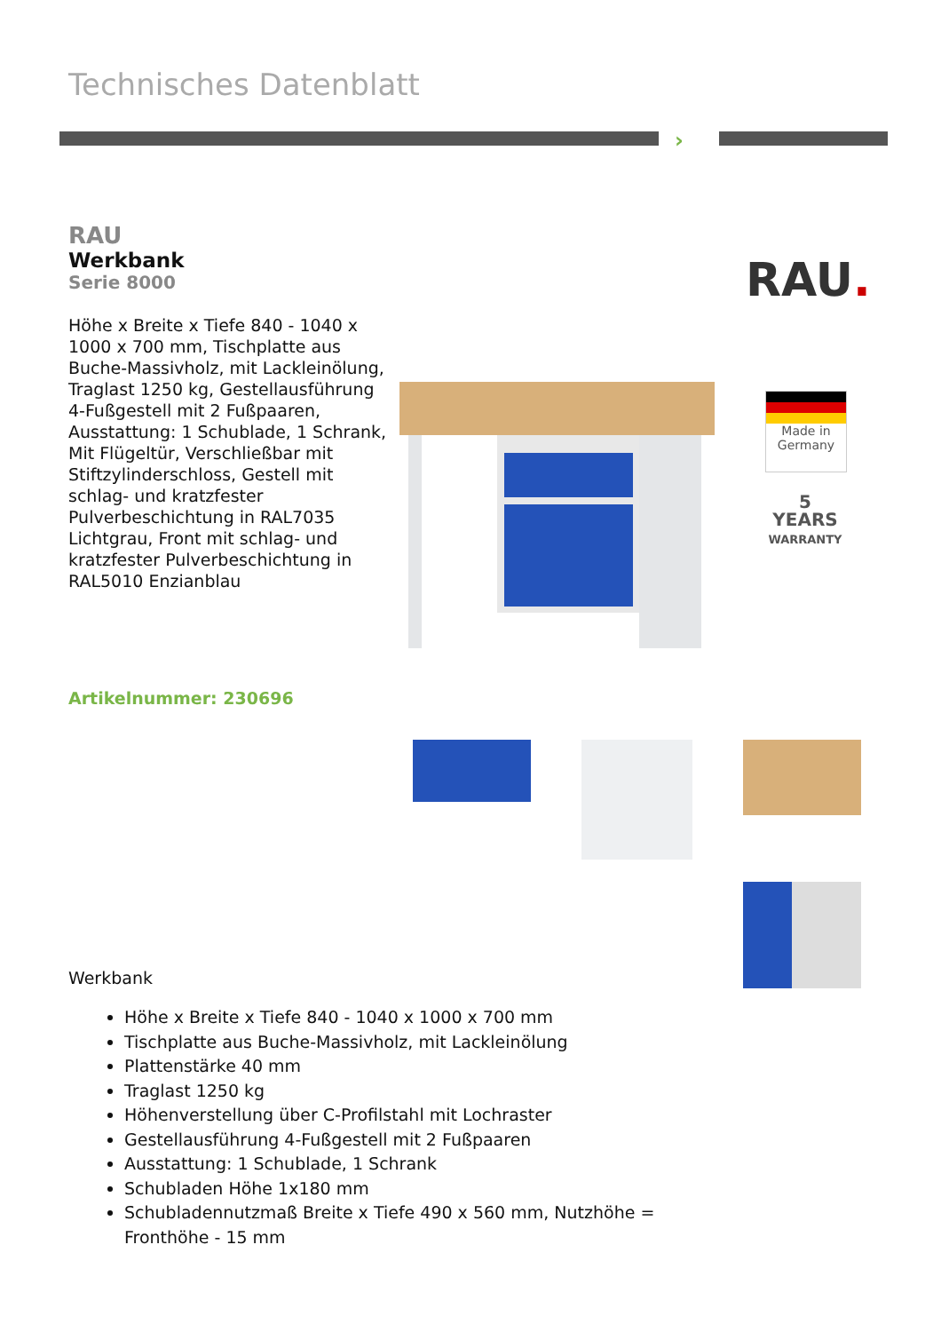Technisches Datenblatt
›
RAU
Werkbank
Serie 8000
Höhe x Breite x Tiefe 840 - 1040 x 1000 x 700 mm, Tischplatte aus Buche-Massivholz, mit Lackleinölung, Traglast 1250 kg, Gestellausführung 4-Fußgestell mit 2 Fußpaaren, Ausstattung: 1 Schublade, 1 Schrank, Mit Flügeltür, Verschließbar mit Stiftzylinderschloss, Gestell mit schlag- und kratzfester Pulverbeschichtung in RAL7035 Lichtgrau, Front mit schlag- und kratzfester Pulverbeschichtung in RAL5010 Enzianblau
RAU.
Made in
Germany
5
YEARS
WARRANTY
Artikelnummer: 230696
Werkbank
Höhe x Breite x Tiefe 840 - 1040 x 1000 x 700 mm
Tischplatte aus Buche-Massivholz, mit Lackleinölung
Plattenstärke 40 mm
Traglast 1250 kg
Höhenverstellung über C-Profilstahl mit Lochraster
Gestellausführung 4-Fußgestell mit 2 Fußpaaren
Ausstattung: 1 Schublade, 1 Schrank
Schubladen Höhe 1x180 mm
Schubladennutzmaß Breite x Tiefe 490 x 560 mm, Nutzhöhe = Fronthöhe - 15 mm